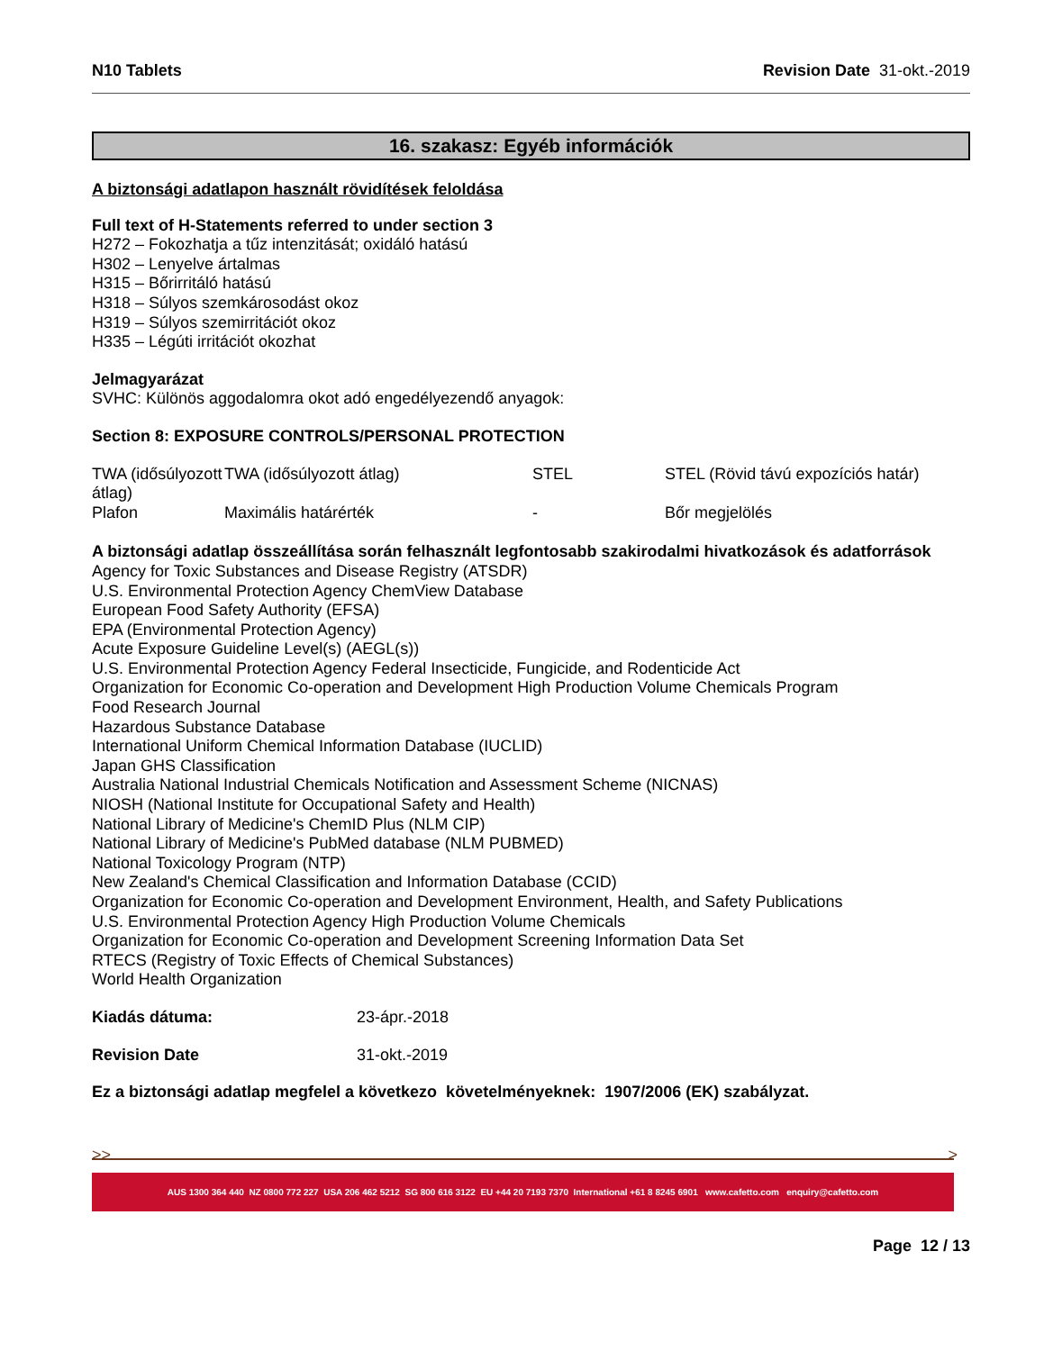N10 Tablets Revision Date 31-okt.-2019
16. szakasz: Egyéb információk
A biztonsági adatlapon használt rövidítések feloldása
Full text of H-Statements referred to under section 3
H272 – Fokozhatja a tűz intenzitását; oxidáló hatású
H302 – Lenyelve ártalmas
H315 – Bőrirritáló hatású
H318 – Súlyos szemkárosodást okoz
H319 – Súlyos szemirritációt okoz
H335 – Légúti irritációt okozhat
Jelmagyarázat
SVHC: Különös aggodalomra okot adó engedélyezendő anyagok:
Section 8: EXPOSURE CONTROLS/PERSONAL PROTECTION
| TWA (idősúlyozott átlag) | TWA (idősúlyozott átlag) | STEL | STEL (Rövid távú expozíciós határ) |
| Plafon | Maximális határérték | - | Bőr megjelölés |
A biztonsági adatlap összeállítása során felhasznált legfontosabb szakirodalmi hivatkozások és adatforrások
Agency for Toxic Substances and Disease Registry (ATSDR)
U.S. Environmental Protection Agency ChemView Database
European Food Safety Authority (EFSA)
EPA (Environmental Protection Agency)
Acute Exposure Guideline Level(s) (AEGL(s))
U.S. Environmental Protection Agency Federal Insecticide, Fungicide, and Rodenticide Act
Organization for Economic Co-operation and Development High Production Volume Chemicals Program
Food Research Journal
Hazardous Substance Database
International Uniform Chemical Information Database (IUCLID)
Japan GHS Classification
Australia National Industrial Chemicals Notification and Assessment Scheme (NICNAS)
NIOSH (National Institute for Occupational Safety and Health)
National Library of Medicine's ChemID Plus (NLM CIP)
National Library of Medicine's PubMed database (NLM PUBMED)
National Toxicology Program (NTP)
New Zealand's Chemical Classification and Information Database (CCID)
Organization for Economic Co-operation and Development Environment, Health, and Safety Publications
U.S. Environmental Protection Agency High Production Volume Chemicals
Organization for Economic Co-operation and Development Screening Information Data Set
RTECS (Registry of Toxic Effects of Chemical Substances)
World Health Organization
| Kiadás dátuma: | 23-ápr.-2018 |
| Revision Date | 31-okt.-2019 |
Ez a biztonsági adatlap megfelel a következo követelményeknek: 1907/2006 (EK) szabályzat.
>> >
AUS 1300 364 440 NZ 0800 772 227 USA 206 462 5212 SG 800 616 3122 EU +44 20 7193 7370 International +61 8 8245 6901 www.cafetto.com enquiry@cafetto.com
Page 12 / 13